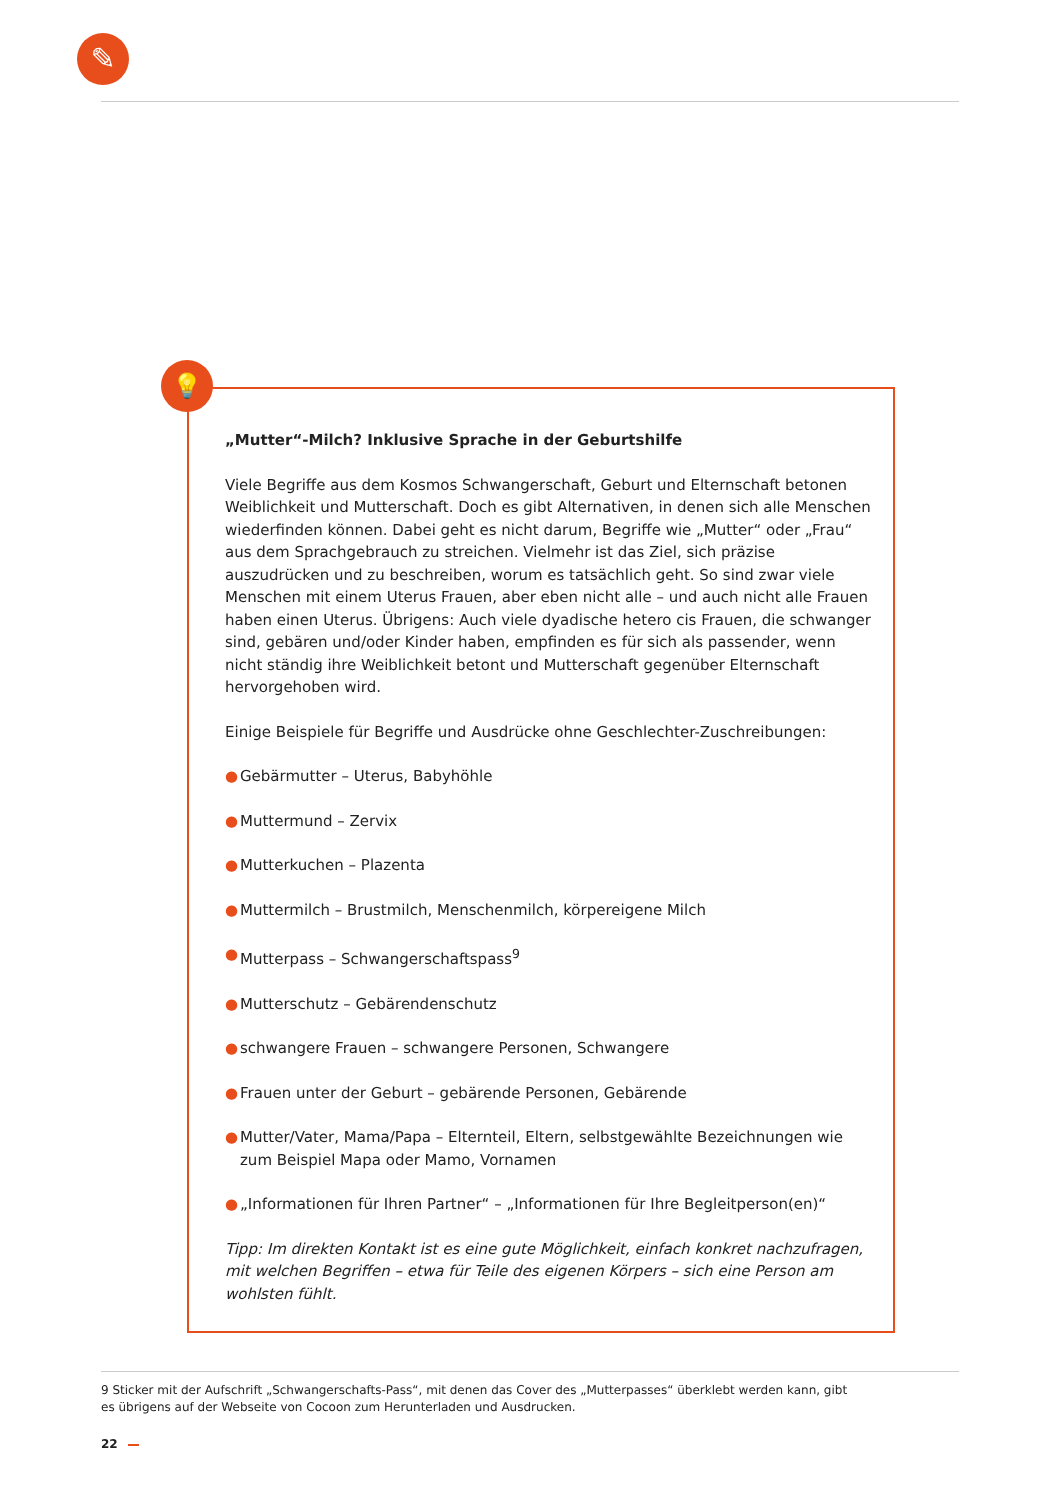✎
„Mutter“-Milch? Inklusive Sprache in der Geburtshilfe
Viele Begriffe aus dem Kosmos Schwangerschaft, Geburt und Elternschaft betonen Weiblichkeit und Mutterschaft. Doch es gibt Alternativen, in denen sich alle Menschen wiederfinden können. Dabei geht es nicht darum, Begriffe wie „Mutter“ oder „Frau“ aus dem Sprachgebrauch zu streichen. Vielmehr ist das Ziel, sich präzise auszudrücken und zu beschreiben, worum es tatsächlich geht. So sind zwar viele Menschen mit einem Uterus Frauen, aber eben nicht alle – und auch nicht alle Frauen haben einen Uterus. Übrigens: Auch viele dyadische hetero cis Frauen, die schwanger sind, gebären und/oder Kinder haben, empfinden es für sich als passender, wenn nicht ständig ihre Weiblichkeit betont und Mutterschaft gegenüber Elternschaft hervorgehoben wird.
Einige Beispiele für Begriffe und Ausdrücke ohne Geschlechter-Zuschreibungen:
● Gebärmutter – Uterus, Babyhöhle
● Muttermund – Zervix
● Mutterkuchen – Plazenta
● Muttermilch – Brustmilch, Menschenmilch, körpereigene Milch
● Mutterpass – Schwangerschaftspass<sup>9</sup>
● Mutterschutz – Gebärendenschutz
● schwangere Frauen – schwangere Personen, Schwangere
● Frauen unter der Geburt – gebärende Personen, Gebärende
● Mutter/Vater, Mama/Papa – Elternteil, Eltern, selbstgewählte Bezeichnungen wie zum Beispiel Mapa oder Mamo, Vornamen
● „Informationen für Ihren Partner“ – „Informationen für Ihre Begleitperson(en)“
Tipp: Im direkten Kontakt ist es eine gute Möglichkeit, einfach konkret nachzufragen, mit welchen Begriffen – etwa für Teile des eigenen Körpers – sich eine Person am wohlsten fühlt.
💡
9 Sticker mit der Aufschrift „Schwangerschafts-Pass“, mit denen das Cover des „Mutterpasses“ überklebt werden kann, gibt es übrigens auf der Webseite von Cocoon zum Herunterladen und Ausdrucken.
22